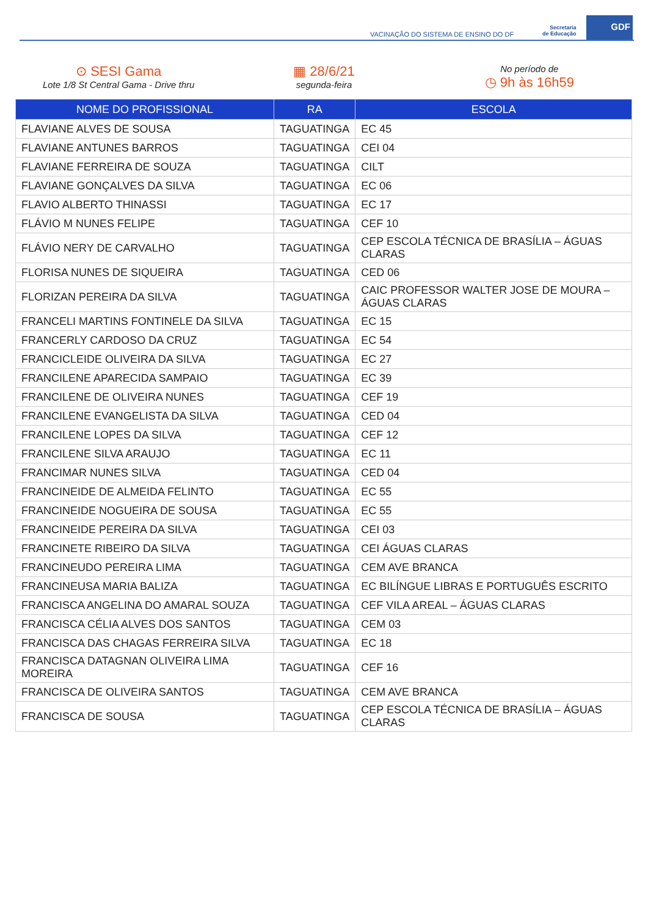VACINAÇÃO DO SISTEMA DE ENSINO DO DF
Secretaria
de Educação
GDF
⊙ SESI Gama
Lote 1/8 St Central Gama - Drive thru
▦ 28/6/21
segunda-feira
No período de
◷ 9h às 16h59
| NOME DO PROFISSIONAL | RA | ESCOLA |
| --- | --- | --- |
| FLAVIANE ALVES DE SOUSA | TAGUATINGA | EC 45 |
| FLAVIANE ANTUNES BARROS | TAGUATINGA | CEI 04 |
| FLAVIANE FERREIRA DE SOUZA | TAGUATINGA | CILT |
| FLAVIANE GONÇALVES DA SILVA | TAGUATINGA | EC 06 |
| FLAVIO ALBERTO THINASSI | TAGUATINGA | EC 17 |
| FLÁVIO M NUNES FELIPE | TAGUATINGA | CEF 10 |
| FLÁVIO NERY DE CARVALHO | TAGUATINGA | CEP ESCOLA TÉCNICA DE BRASÍLIA – ÁGUAS CLARAS |
| FLORISA NUNES DE SIQUEIRA | TAGUATINGA | CED 06 |
| FLORIZAN PEREIRA DA SILVA | TAGUATINGA | CAIC PROFESSOR WALTER JOSE DE MOURA – ÁGUAS CLARAS |
| FRANCELI MARTINS FONTINELE DA SILVA | TAGUATINGA | EC 15 |
| FRANCERLY CARDOSO DA CRUZ | TAGUATINGA | EC 54 |
| FRANCICLEIDE OLIVEIRA DA SILVA | TAGUATINGA | EC 27 |
| FRANCILENE APARECIDA SAMPAIO | TAGUATINGA | EC 39 |
| FRANCILENE DE OLIVEIRA NUNES | TAGUATINGA | CEF 19 |
| FRANCILENE EVANGELISTA DA SILVA | TAGUATINGA | CED 04 |
| FRANCILENE LOPES DA SILVA | TAGUATINGA | CEF 12 |
| FRANCILENE SILVA ARAUJO | TAGUATINGA | EC 11 |
| FRANCIMAR NUNES SILVA | TAGUATINGA | CED 04 |
| FRANCINEIDE DE ALMEIDA FELINTO | TAGUATINGA | EC 55 |
| FRANCINEIDE NOGUEIRA DE SOUSA | TAGUATINGA | EC 55 |
| FRANCINEIDE PEREIRA DA SILVA | TAGUATINGA | CEI 03 |
| FRANCINETE RIBEIRO DA SILVA | TAGUATINGA | CEI ÁGUAS CLARAS |
| FRANCINEUDO PEREIRA LIMA | TAGUATINGA | CEM AVE BRANCA |
| FRANCINEUSA MARIA BALIZA | TAGUATINGA | EC BILÍNGUE LIBRAS E PORTUGUÊS ESCRITO |
| FRANCISCA ANGELINA DO AMARAL SOUZA | TAGUATINGA | CEF VILA AREAL – ÁGUAS CLARAS |
| FRANCISCA CÉLIA ALVES DOS SANTOS | TAGUATINGA | CEM 03 |
| FRANCISCA DAS CHAGAS FERREIRA SILVA | TAGUATINGA | EC 18 |
| FRANCISCA DATAGNAN OLIVEIRA LIMA MOREIRA | TAGUATINGA | CEF 16 |
| FRANCISCA DE OLIVEIRA SANTOS | TAGUATINGA | CEM AVE BRANCA |
| FRANCISCA DE SOUSA | TAGUATINGA | CEP ESCOLA TÉCNICA DE BRASÍLIA – ÁGUAS CLARAS |